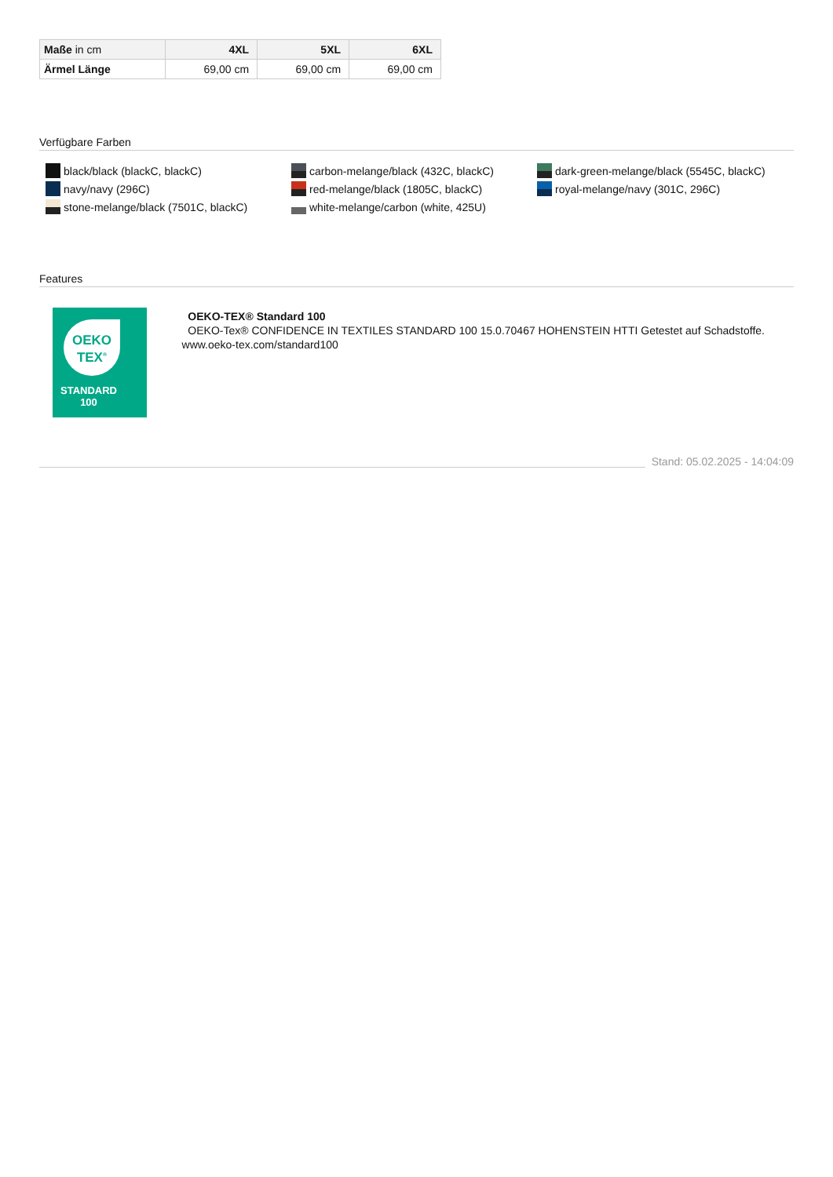| Maße in cm | 4XL | 5XL | 6XL |
| --- | --- | --- | --- |
| Ärmel Länge | 69,00 cm | 69,00 cm | 69,00 cm |
Verfügbare Farben
black/black (blackC, blackC)
carbon-melange/black (432C, blackC)
dark-green-melange/black (5545C, blackC)
navy/navy (296C)
red-melange/black (1805C, blackC)
royal-melange/navy (301C, 296C)
stone-melange/black (7501C, blackC)
white-melange/carbon (white, 425U)
Features
OEKO
TEX<sup>®</sup>
STANDARD
100
OEKO-TEX® Standard 100
OEKO-Tex® CONFIDENCE IN TEXTILES STANDARD 100 15.0.70467 HOHENSTEIN HTTI Getestet auf Schadstoffe. www.oeko-tex.com/standard100
Stand: 05.02.2025 - 14:04:09